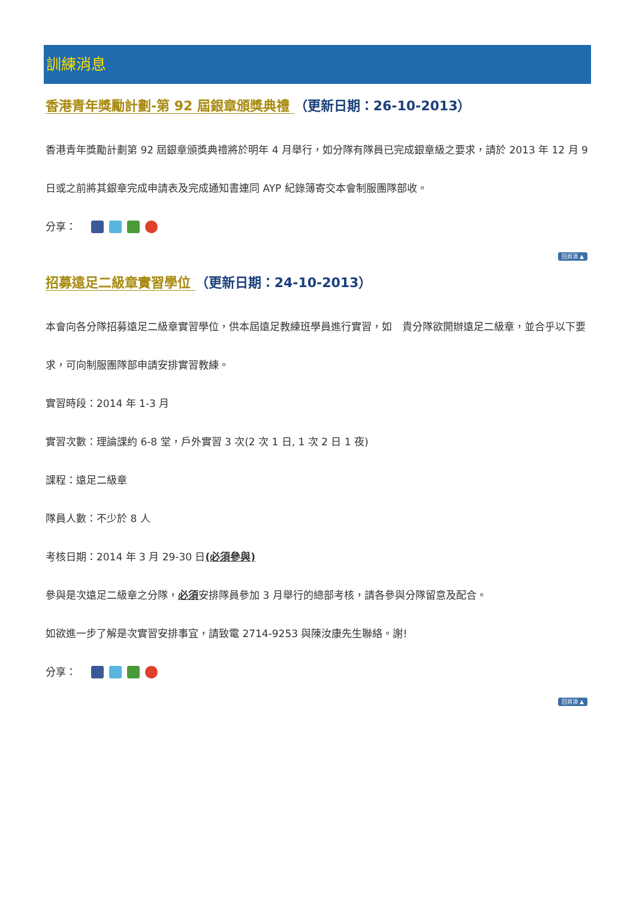訓練消息
香港青年獎勵計劃-第 92 屆銀章頒獎典禮 （更新日期：26-10-2013）
香港青年獎勵計劃第 92 屆銀章頒獎典禮將於明年 4 月舉行，如分隊有隊員已完成銀章級之要求，請於 2013 年 12 月 9 日或之前將其銀章完成申請表及完成通知書連同 AYP 紀錄簿寄交本會制服團隊部收。
分享：
回頁頂 ▲
招募遠足二級章實習學位 （更新日期：24-10-2013）
本會向各分隊招募遠足二級章實習學位，供本屆遠足教練班學員進行實習，如　貴分隊欲開辦遠足二級章，並合乎以下要求，可向制服團隊部申請安排實習教練。
實習時段：2014 年 1-3 月
實習次數：理論課約 6-8 堂，戶外實習 3 次(2 次 1 日, 1 次 2 日 1 夜)
課程：遠足二級章
隊員人數：不少於 8 人
考核日期：2014 年 3 月 29-30 日(必須參與)
參與是次遠足二級章之分隊，必須安排隊員參加 3 月舉行的總部考核，請各參與分隊留意及配合。
如欲進一步了解是次實習安排事宜，請致電 2714-9253 與陳汝康先生聯絡。謝!
分享：
回頁頂 ▲